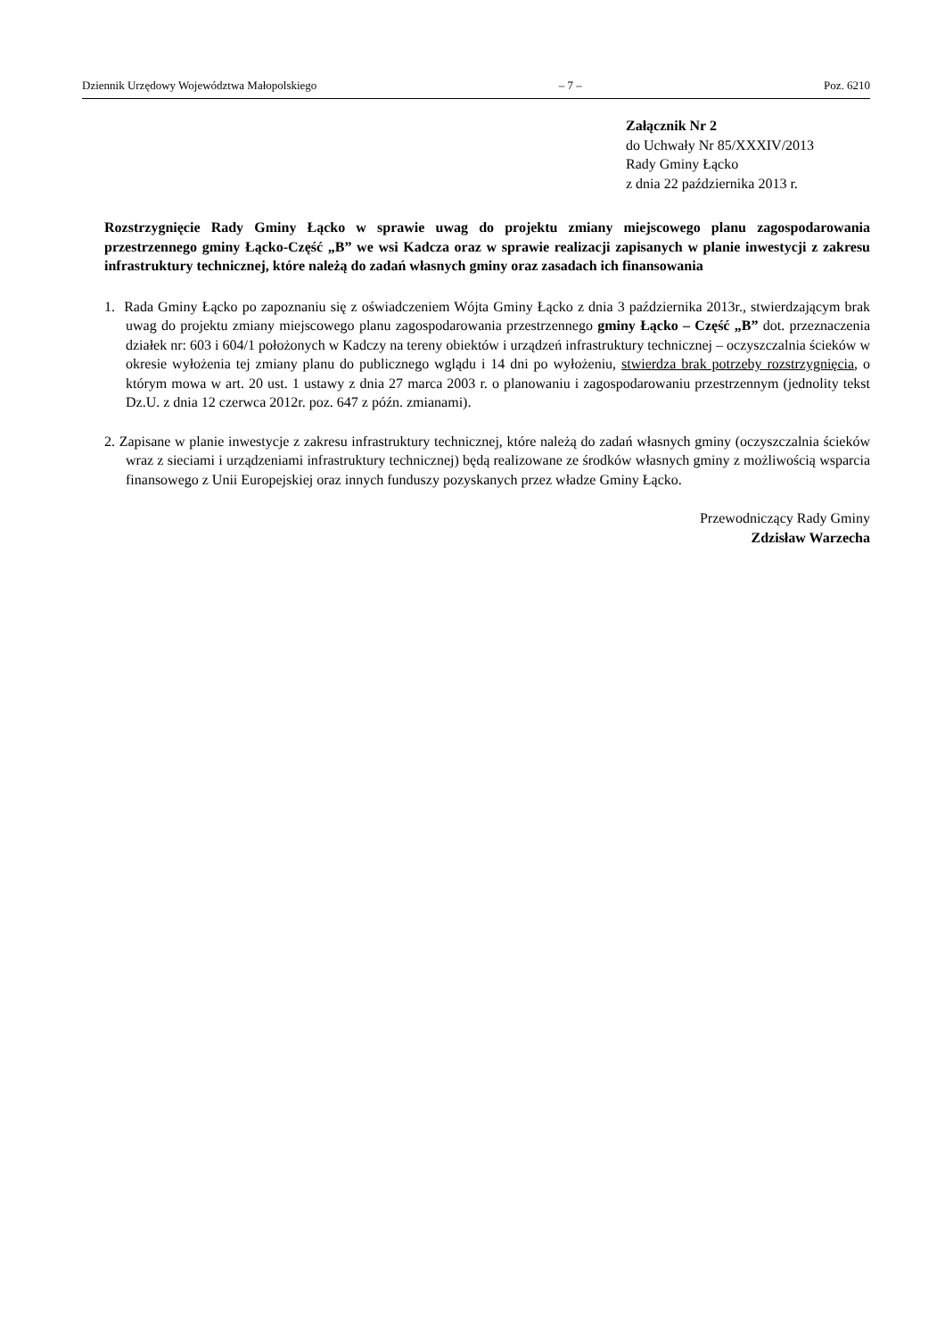Dziennik Urzędowy Województwa Małopolskiego – 7 – Poz. 6210
Załącznik Nr 2
do Uchwały Nr 85/XXXIV/2013
Rady Gminy Łącko
z dnia 22 października 2013 r.
Rozstrzygnięcie Rady Gminy Łącko w sprawie uwag do projektu zmiany miejscowego planu zagospodarowania przestrzennego gminy Łącko-Część „B” we wsi Kadcza oraz w sprawie realizacji zapisanych w planie inwestycji z zakresu infrastruktury technicznej, które należą do zadań własnych gminy oraz zasadach ich finansowania
1. Rada Gminy Łącko po zapoznaniu się z oświadczeniem Wójta Gminy Łącko z dnia 3 października 2013r., stwierdzającym brak uwag do projektu zmiany miejscowego planu zagospodarowania przestrzennego gminy Łącko – Część „B” dot. przeznaczenia działek nr: 603 i 604/1 położonych w Kadczy na tereny obiektów i urządzeń infrastruktury technicznej – oczyszczalnia ścieków w okresie wyłożenia tej zmiany planu do publicznego wglądu i 14 dni po wyłożeniu, stwierdza brak potrzeby rozstrzygnięcia, o którym mowa w art. 20 ust. 1 ustawy z dnia 27 marca 2003 r. o planowaniu i zagospodarowaniu przestrzennym (jednolity tekst Dz.U. z dnia 12 czerwca 2012r. poz. 647 z późn. zmianami).
2. Zapisane w planie inwestycje z zakresu infrastruktury technicznej, które należą do zadań własnych gminy (oczyszczalnia ścieków wraz z sieciami i urządzeniami infrastruktury technicznej) będą realizowane ze środków własnych gminy z możliwością wsparcia finansowego z Unii Europejskiej oraz innych funduszy pozyskanych przez władze Gminy Łącko.
Przewodniczący Rady Gminy
Zdzisław Warzecha